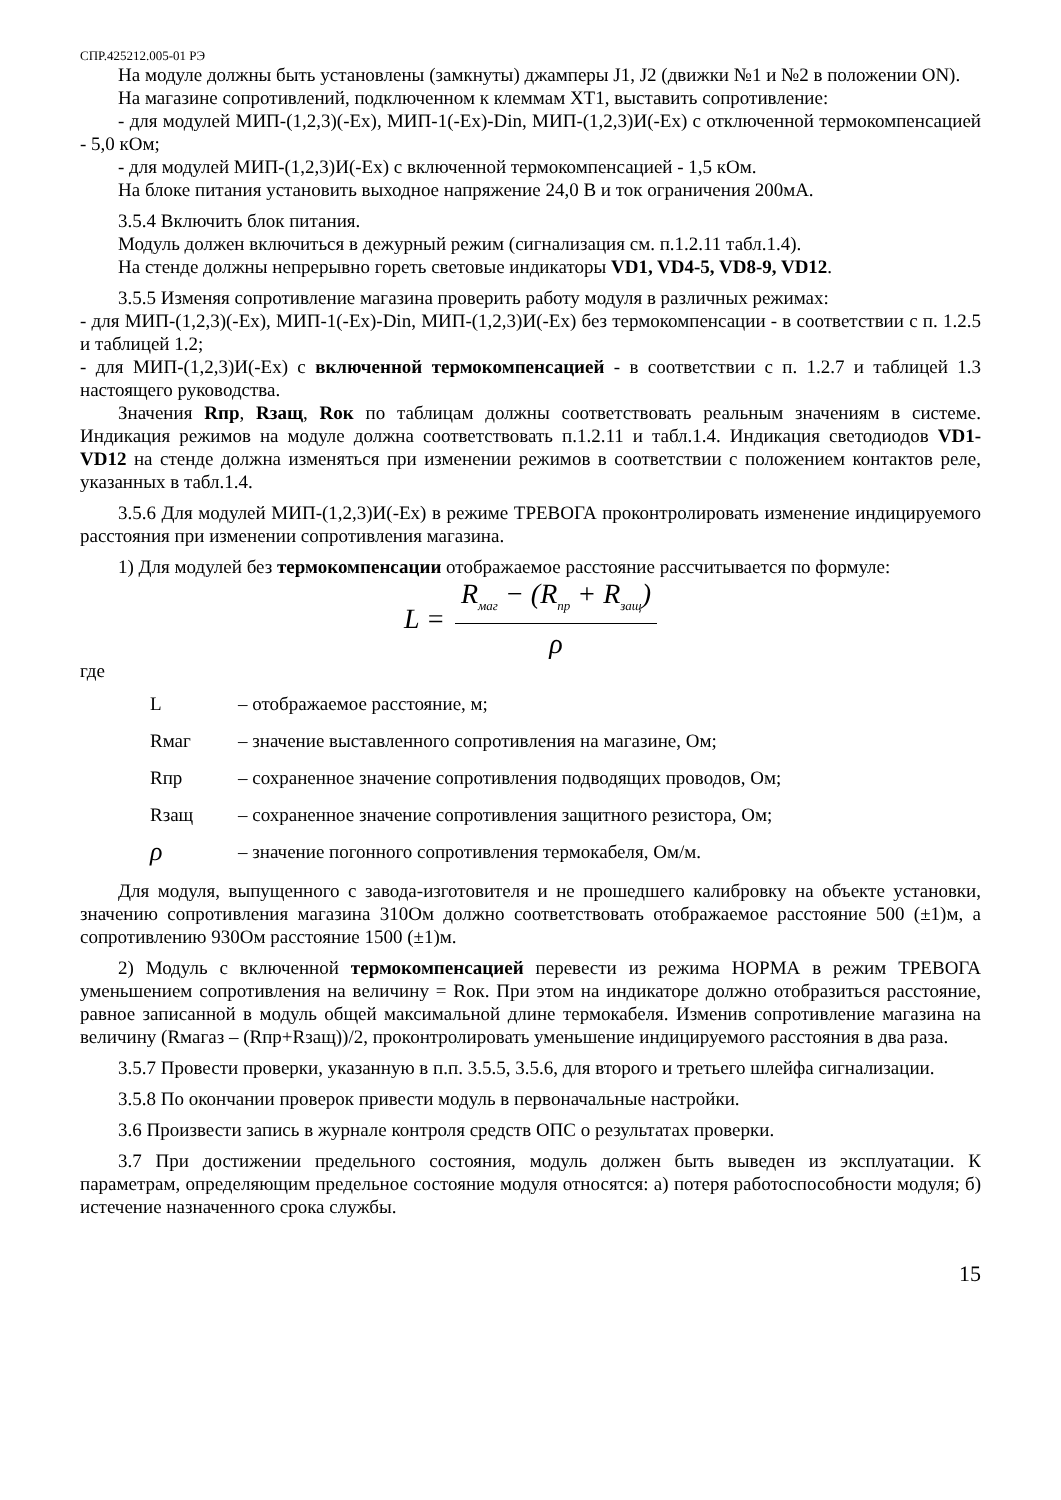СПР.425212.005-01 РЭ
На модуле должны быть установлены (замкнуты) джамперы J1, J2 (движки №1 и №2 в положении ON).
На магазине сопротивлений, подключенном к клеммам ХТ1, выставить сопротивление:
- для модулей МИП-(1,2,3)(-Ex), МИП-1(-Ex)-Din, МИП-(1,2,3)И(-Ex) с отключенной термокомпенсацией - 5,0 кОм;
- для модулей МИП-(1,2,3)И(-Ex) с включенной термокомпенсацией - 1,5 кОм.
На блоке питания установить выходное напряжение 24,0 В и ток ограничения 200мА.
3.5.4 Включить блок питания.
Модуль должен включиться в дежурный режим (сигнализация см. п.1.2.11 табл.1.4).
На стенде должны непрерывно гореть световые индикаторы VD1, VD4-5, VD8-9, VD12.
3.5.5 Изменяя сопротивление магазина проверить работу модуля в различных режимах:
- для МИП-(1,2,3)(-Ex), МИП-1(-Ex)-Din, МИП-(1,2,3)И(-Ex) без термокомпенсации - в соответствии с п. 1.2.5 и таблицей 1.2;
- для МИП-(1,2,3)И(-Ex) с включенной термокомпенсацией - в соответствии с п. 1.2.7 и таблицей 1.3 настоящего руководства.
Значения Rпр, Rзащ, Rок по таблицам должны соответствовать реальным значениям в системе. Индикация режимов на модуле должна соответствовать п.1.2.11 и табл.1.4. Индикация светодиодов VD1- VD12 на стенде должна изменяться при изменении режимов в соответствии с положением контактов реле, указанных в табл.1.4.
3.5.6 Для модулей МИП-(1,2,3)И(-Ex) в режиме ТРЕВОГА проконтролировать изменение индицируемого расстояния при изменении сопротивления магазина.
1) Для модулей без термокомпенсации отображаемое расстояние рассчитывается по формуле:
L =
R<sub>маг</sub> − (R<sub>пр</sub> + R<sub>защ</sub>)
ρ
где
L – отображаемое расстояние, м;
Rмаг – значение выставленного сопротивления на магазине, Ом;
Rпр – сохраненное значение сопротивления подводящих проводов, Ом;
Rзащ – сохраненное значение сопротивления защитного резистора, Ом;
ρ – значение погонного сопротивления термокабеля, Ом/м.
Для модуля, выпущенного с завода-изготовителя и не прошедшего калибровку на объекте установки, значению сопротивления магазина 310Ом должно соответствовать отображаемое расстояние 500 (±1)м, а сопротивлению 930Ом расстояние 1500 (±1)м.
2) Модуль с включенной термокомпенсацией перевести из режима НОРМА в режим ТРЕВОГА уменьшением сопротивления на величину = Rок. При этом на индикаторе должно отобразиться расстояние, равное записанной в модуль общей максимальной длине термокабеля. Изменив сопротивление магазина на величину (Rмагаз – (Rпр+Rзащ))/2, проконтролировать уменьшение индицируемого расстояния в два раза.
3.5.7 Провести проверки, указанную в п.п. 3.5.5, 3.5.6, для второго и третьего шлейфа сигнализации.
3.5.8 По окончании проверок привести модуль в первоначальные настройки.
3.6 Произвести запись в журнале контроля средств ОПС о результатах проверки.
3.7 При достижении предельного состояния, модуль должен быть выведен из эксплуатации. К параметрам, определяющим предельное состояние модуля относятся: а) потеря работоспособности модуля; б) истечение назначенного срока службы.
15